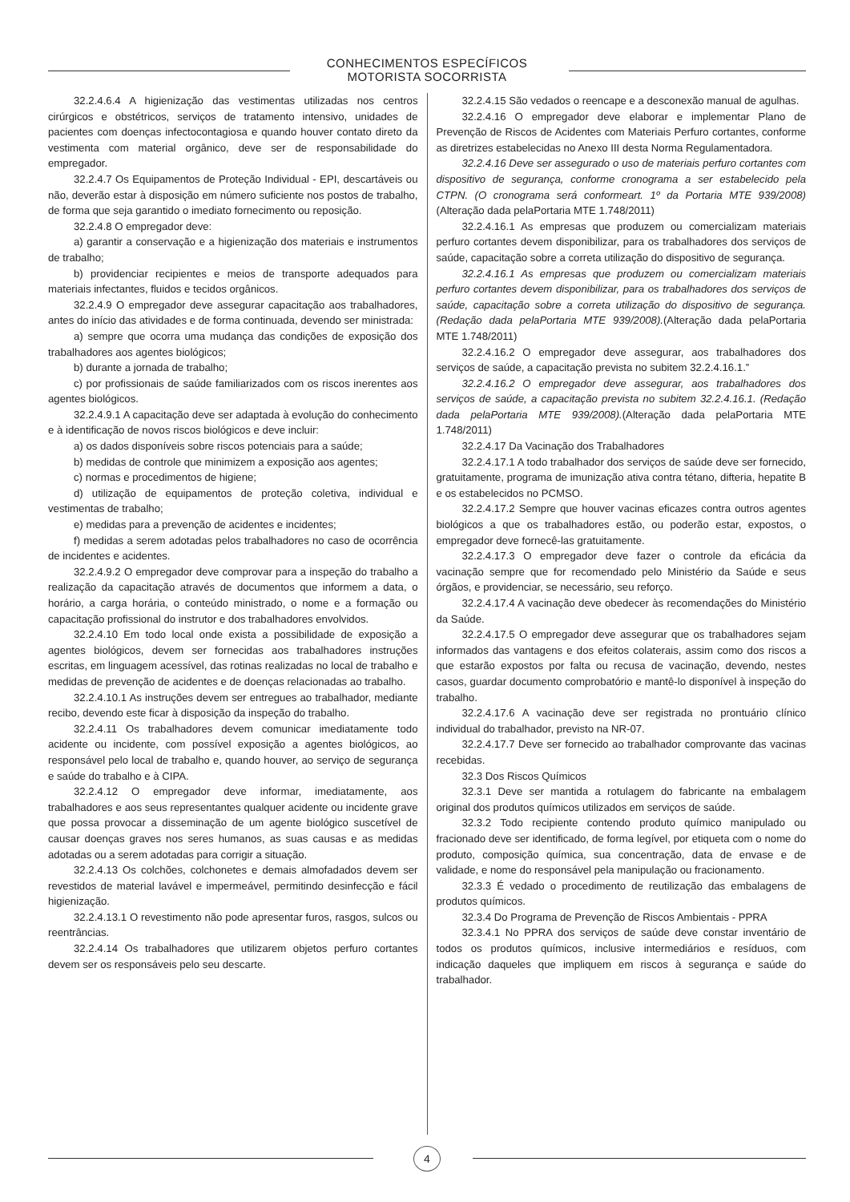CONHECIMENTOS ESPECÍFICOS
MOTORISTA SOCORRISTA
32.2.4.6.4 A higienização das vestimentas utilizadas nos centros cirúrgicos e obstétricos, serviços de tratamento intensivo, unidades de pacientes com doenças infectocontagiosa e quando houver contato direto da vestimenta com material orgânico, deve ser de responsabilidade do empregador.
32.2.4.7 Os Equipamentos de Proteção Individual - EPI, descartáveis ou não, deverão estar à disposição em número suficiente nos postos de trabalho, de forma que seja garantido o imediato fornecimento ou reposição.
32.2.4.8 O empregador deve:
a) garantir a conservação e a higienização dos materiais e instrumentos de trabalho;
b) providenciar recipientes e meios de transporte adequados para materiais infectantes, fluidos e tecidos orgânicos.
32.2.4.9 O empregador deve assegurar capacitação aos trabalhadores, antes do início das atividades e de forma continuada, devendo ser ministrada:
a) sempre que ocorra uma mudança das condições de exposição dos trabalhadores aos agentes biológicos;
b) durante a jornada de trabalho;
c) por profissionais de saúde familiarizados com os riscos inerentes aos agentes biológicos.
32.2.4.9.1 A capacitação deve ser adaptada à evolução do conhecimento e à identificação de novos riscos biológicos e deve incluir:
a) os dados disponíveis sobre riscos potenciais para a saúde;
b) medidas de controle que minimizem a exposição aos agentes;
c) normas e procedimentos de higiene;
d) utilização de equipamentos de proteção coletiva, individual e vestimentas de trabalho;
e) medidas para a prevenção de acidentes e incidentes;
f) medidas a serem adotadas pelos trabalhadores no caso de ocorrência de incidentes e acidentes.
32.2.4.9.2 O empregador deve comprovar para a inspeção do trabalho a realização da capacitação através de documentos que informem a data, o horário, a carga horária, o conteúdo ministrado, o nome e a formação ou capacitação profissional do instrutor e dos trabalhadores envolvidos.
32.2.4.10 Em todo local onde exista a possibilidade de exposição a agentes biológicos, devem ser fornecidas aos trabalhadores instruções escritas, em linguagem acessível, das rotinas realizadas no local de trabalho e medidas de prevenção de acidentes e de doenças relacionadas ao trabalho.
32.2.4.10.1 As instruções devem ser entregues ao trabalhador, mediante recibo, devendo este ficar à disposição da inspeção do trabalho.
32.2.4.11 Os trabalhadores devem comunicar imediatamente todo acidente ou incidente, com possível exposição a agentes biológicos, ao responsável pelo local de trabalho e, quando houver, ao serviço de segurança e saúde do trabalho e à CIPA.
32.2.4.12 O empregador deve informar, imediatamente, aos trabalhadores e aos seus representantes qualquer acidente ou incidente grave que possa provocar a disseminação de um agente biológico suscetível de causar doenças graves nos seres humanos, as suas causas e as medidas adotadas ou a serem adotadas para corrigir a situação.
32.2.4.13 Os colchões, colchonetes e demais almofadados devem ser revestidos de material lavável e impermeável, permitindo desinfecção e fácil higienização.
32.2.4.13.1 O revestimento não pode apresentar furos, rasgos, sulcos ou reentrâncias.
32.2.4.14 Os trabalhadores que utilizarem objetos perfuro cortantes devem ser os responsáveis pelo seu descarte.
32.2.4.15 São vedados o reencape e a desconexão manual de agulhas.
32.2.4.16 O empregador deve elaborar e implementar Plano de Prevenção de Riscos de Acidentes com Materiais Perfuro cortantes, conforme as diretrizes estabelecidas no Anexo III desta Norma Regulamentadora.
32.2.4.16 Deve ser assegurado o uso de materiais perfuro cortantes com dispositivo de segurança, conforme cronograma a ser estabelecido pela CTPN. (O cronograma será conformeart. 1º da Portaria MTE 939/2008)(Alteração dada pelaPortaria MTE 1.748/2011)
32.2.4.16.1 As empresas que produzem ou comercializam materiais perfuro cortantes devem disponibilizar, para os trabalhadores dos serviços de saúde, capacitação sobre a correta utilização do dispositivo de segurança.
32.2.4.16.1 As empresas que produzem ou comercializam materiais perfuro cortantes devem disponibilizar, para os trabalhadores dos serviços de saúde, capacitação sobre a correta utilização do dispositivo de segurança. (Redação dada pelaPortaria MTE 939/2008).(Alteração dada pelaPortaria MTE 1.748/2011)
32.2.4.16.2 O empregador deve assegurar, aos trabalhadores dos serviços de saúde, a capacitação prevista no subitem 32.2.4.16.1.”
32.2.4.16.2 O empregador deve assegurar, aos trabalhadores dos serviços de saúde, a capacitação prevista no subitem 32.2.4.16.1. (Redação dada pelaPortaria MTE 939/2008).(Alteração dada pelaPortaria MTE 1.748/2011)
32.2.4.17 Da Vacinação dos Trabalhadores
32.2.4.17.1 A todo trabalhador dos serviços de saúde deve ser fornecido, gratuitamente, programa de imunização ativa contra tétano, difteria, hepatite B e os estabelecidos no PCMSO.
32.2.4.17.2 Sempre que houver vacinas eficazes contra outros agentes biológicos a que os trabalhadores estão, ou poderão estar, expostos, o empregador deve fornecê-las gratuitamente.
32.2.4.17.3 O empregador deve fazer o controle da eficácia da vacinação sempre que for recomendado pelo Ministério da Saúde e seus órgãos, e providenciar, se necessário, seu reforço.
32.2.4.17.4 A vacinação deve obedecer às recomendações do Ministério da Saúde.
32.2.4.17.5 O empregador deve assegurar que os trabalhadores sejam informados das vantagens e dos efeitos colaterais, assim como dos riscos a que estarão expostos por falta ou recusa de vacinação, devendo, nestes casos, guardar documento comprobatório e mantê-lo disponível à inspeção do trabalho.
32.2.4.17.6 A vacinação deve ser registrada no prontuário clínico individual do trabalhador, previsto na NR-07.
32.2.4.17.7 Deve ser fornecido ao trabalhador comprovante das vacinas recebidas.
32.3 Dos Riscos Químicos
32.3.1 Deve ser mantida a rotulagem do fabricante na embalagem original dos produtos químicos utilizados em serviços de saúde.
32.3.2 Todo recipiente contendo produto químico manipulado ou fracionado deve ser identificado, de forma legível, por etiqueta com o nome do produto, composição química, sua concentração, data de envase e de validade, e nome do responsável pela manipulação ou fracionamento.
32.3.3 É vedado o procedimento de reutilização das embalagens de produtos químicos.
32.3.4 Do Programa de Prevenção de Riscos Ambientais - PPRA
32.3.4.1 No PPRA dos serviços de saúde deve constar inventário de todos os produtos químicos, inclusive intermediários e resíduos, com indicação daqueles que impliquem em riscos à segurança e saúde do trabalhador.
4